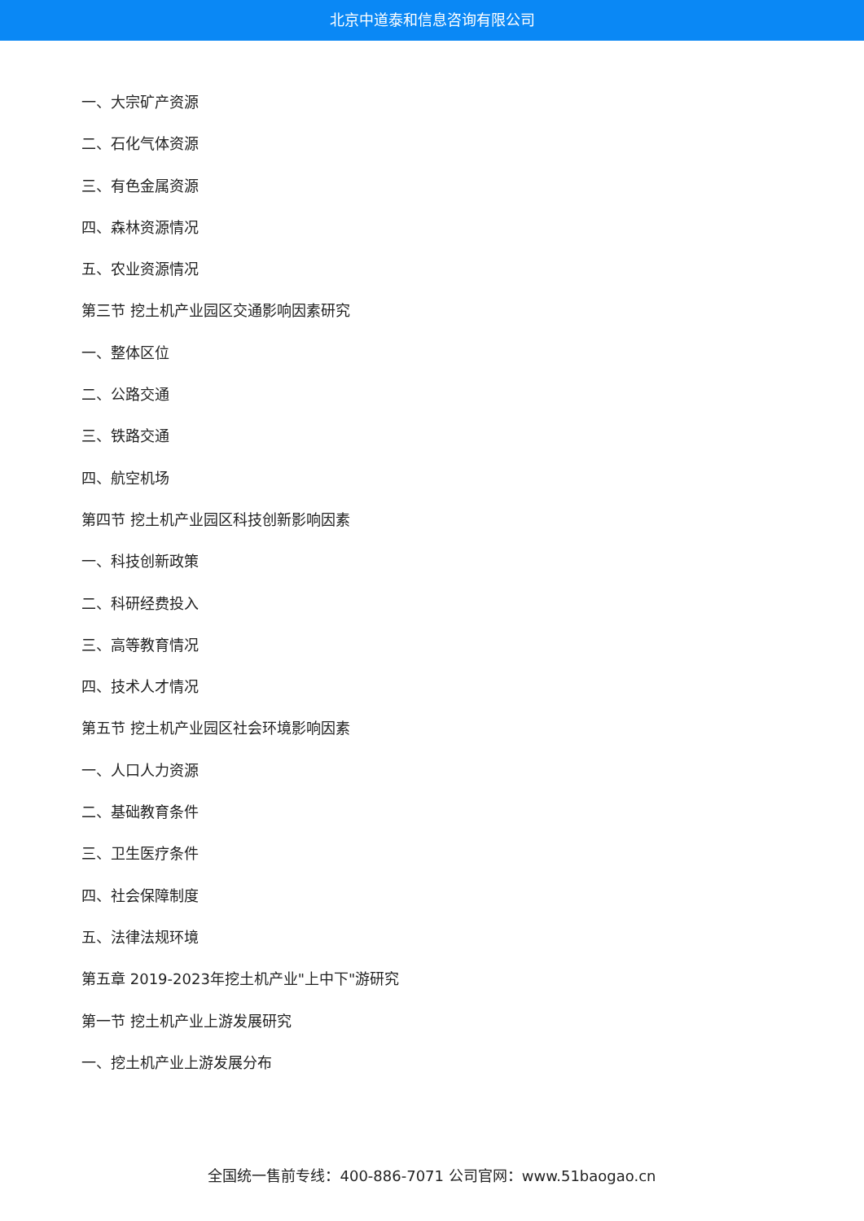北京中道泰和信息咨询有限公司
一、大宗矿产资源
二、石化气体资源
三、有色金属资源
四、森林资源情况
五、农业资源情况
第三节 挖土机产业园区交通影响因素研究
一、整体区位
二、公路交通
三、铁路交通
四、航空机场
第四节 挖土机产业园区科技创新影响因素
一、科技创新政策
二、科研经费投入
三、高等教育情况
四、技术人才情况
第五节 挖土机产业园区社会环境影响因素
一、人口人力资源
二、基础教育条件
三、卫生医疗条件
四、社会保障制度
五、法律法规环境
第五章 2019-2023年挖土机产业"上中下"游研究
第一节 挖土机产业上游发展研究
一、挖土机产业上游发展分布
全国统一售前专线：400-886-7071 公司官网：www.51baogao.cn